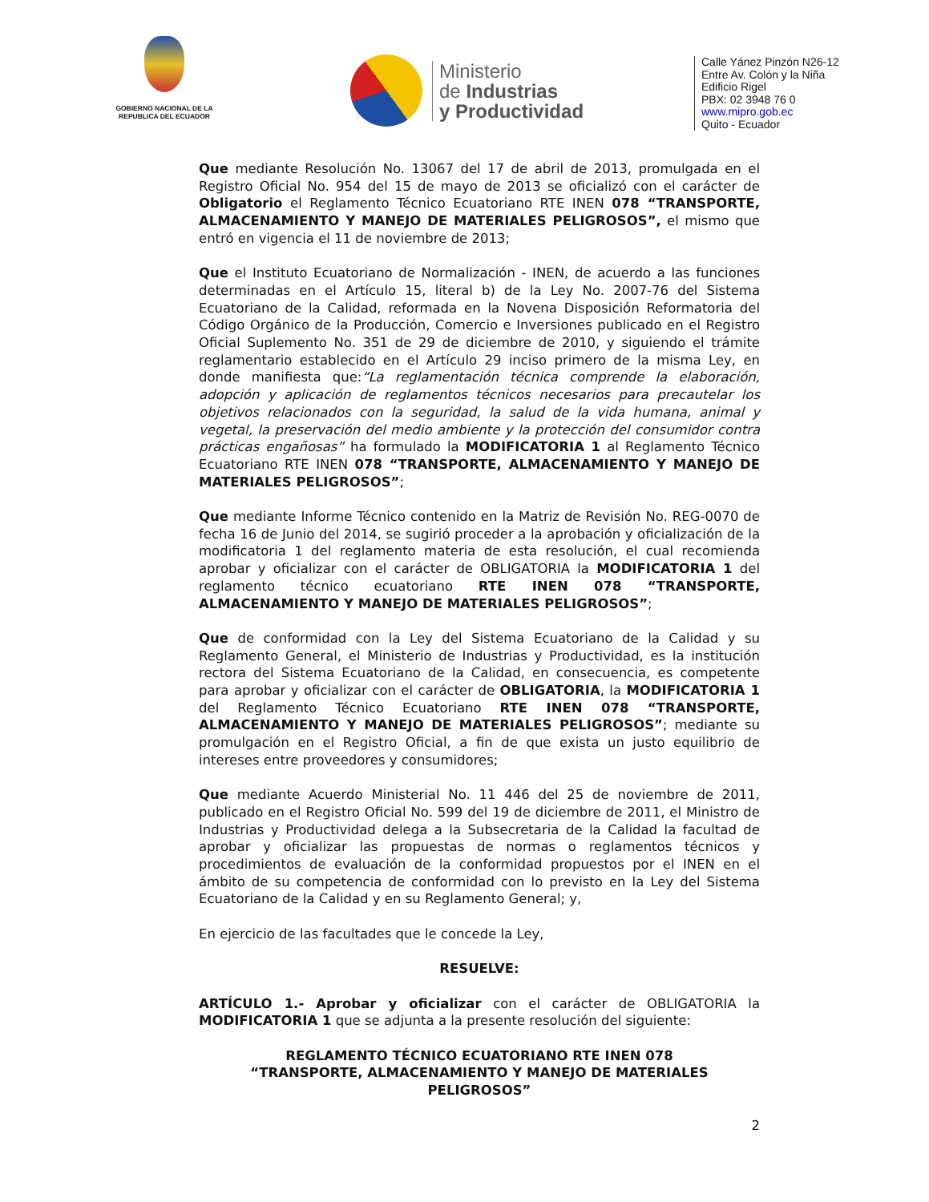GOBIERNO NACIONAL DE LA REPUBLICA DEL ECUADOR
Ministerio
de Industrias
y Productividad
Calle Yánez Pinzón N26-12
Entre Av. Colón y la Niña
Edificio Rigel
PBX: 02 3948 76 0
www.mipro.gob.ec
Quito - Ecuador
Que mediante Resolución No. 13067 del 17 de abril de 2013, promulgada en el Registro Oficial No. 954 del 15 de mayo de 2013 se oficializó con el carácter de Obligatorio el Reglamento Técnico Ecuatoriano RTE INEN 078 “TRANSPORTE, ALMACENAMIENTO Y MANEJO DE MATERIALES PELIGROSOS”, el mismo que entró en vigencia el 11 de noviembre de 2013;
Que el Instituto Ecuatoriano de Normalización - INEN, de acuerdo a las funciones determinadas en el Artículo 15, literal b) de la Ley No. 2007-76 del Sistema Ecuatoriano de la Calidad, reformada en la Novena Disposición Reformatoria del Código Orgánico de la Producción, Comercio e Inversiones publicado en el Registro Oficial Suplemento No. 351 de 29 de diciembre de 2010, y siguiendo el trámite reglamentario establecido en el Artículo 29 inciso primero de la misma Ley, en donde manifiesta que:“La reglamentación técnica comprende la elaboración, adopción y aplicación de reglamentos técnicos necesarios para precautelar los objetivos relacionados con la seguridad, la salud de la vida humana, animal y vegetal, la preservación del medio ambiente y la protección del consumidor contra prácticas engañosas” ha formulado la MODIFICATORIA 1 al Reglamento Técnico Ecuatoriano RTE INEN 078 “TRANSPORTE, ALMACENAMIENTO Y MANEJO DE MATERIALES PELIGROSOS”;
Que mediante Informe Técnico contenido en la Matriz de Revisión No. REG-0070 de fecha 16 de Junio del 2014, se sugirió proceder a la aprobación y oficialización de la modificatoria 1 del reglamento materia de esta resolución, el cual recomienda aprobar y oficializar con el carácter de OBLIGATORIA la MODIFICATORIA 1 del reglamento técnico ecuatoriano RTE INEN 078 “TRANSPORTE, ALMACENAMIENTO Y MANEJO DE MATERIALES PELIGROSOS”;
Que de conformidad con la Ley del Sistema Ecuatoriano de la Calidad y su Reglamento General, el Ministerio de Industrias y Productividad, es la institución rectora del Sistema Ecuatoriano de la Calidad, en consecuencia, es competente para aprobar y oficializar con el carácter de OBLIGATORIA, la MODIFICATORIA 1 del Reglamento Técnico Ecuatoriano RTE INEN 078 “TRANSPORTE, ALMACENAMIENTO Y MANEJO DE MATERIALES PELIGROSOS”; mediante su promulgación en el Registro Oficial, a fin de que exista un justo equilibrio de intereses entre proveedores y consumidores;
Que mediante Acuerdo Ministerial No. 11 446 del 25 de noviembre de 2011, publicado en el Registro Oficial No. 599 del 19 de diciembre de 2011, el Ministro de Industrias y Productividad delega a la Subsecretaria de la Calidad la facultad de aprobar y oficializar las propuestas de normas o reglamentos técnicos y procedimientos de evaluación de la conformidad propuestos por el INEN en el ámbito de su competencia de conformidad con lo previsto en la Ley del Sistema Ecuatoriano de la Calidad y en su Reglamento General; y,
En ejercicio de las facultades que le concede la Ley,
RESUELVE:
ARTÍCULO 1.- Aprobar y oficializar con el carácter de OBLIGATORIA la MODIFICATORIA 1 que se adjunta a la presente resolución del siguiente:
REGLAMENTO TÉCNICO ECUATORIANO RTE INEN 078
“TRANSPORTE, ALMACENAMIENTO Y MANEJO DE MATERIALES PELIGROSOS”
2